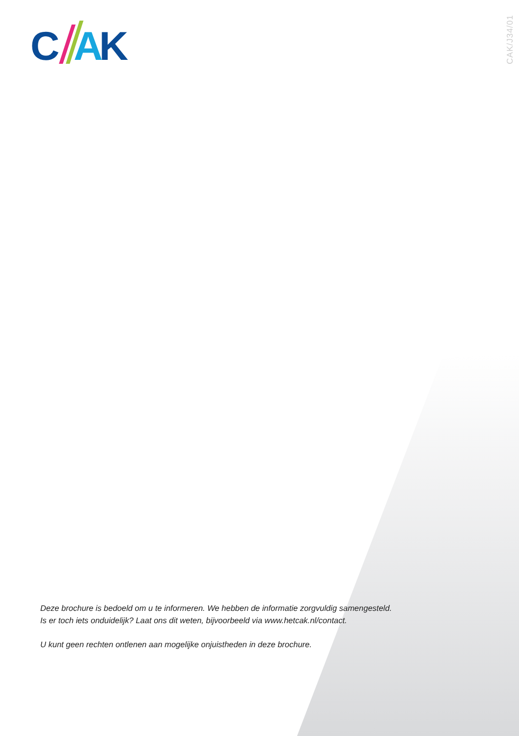C
A
K
CAK/J34/01
Deze brochure is bedoeld om u te informeren. We hebben de informatie zorgvuldig samengesteld.
Is er toch iets onduidelijk? Laat ons dit weten, bijvoorbeeld via www.hetcak.nl/contact.
U kunt geen rechten ontlenen aan mogelijke onjuistheden in deze brochure.